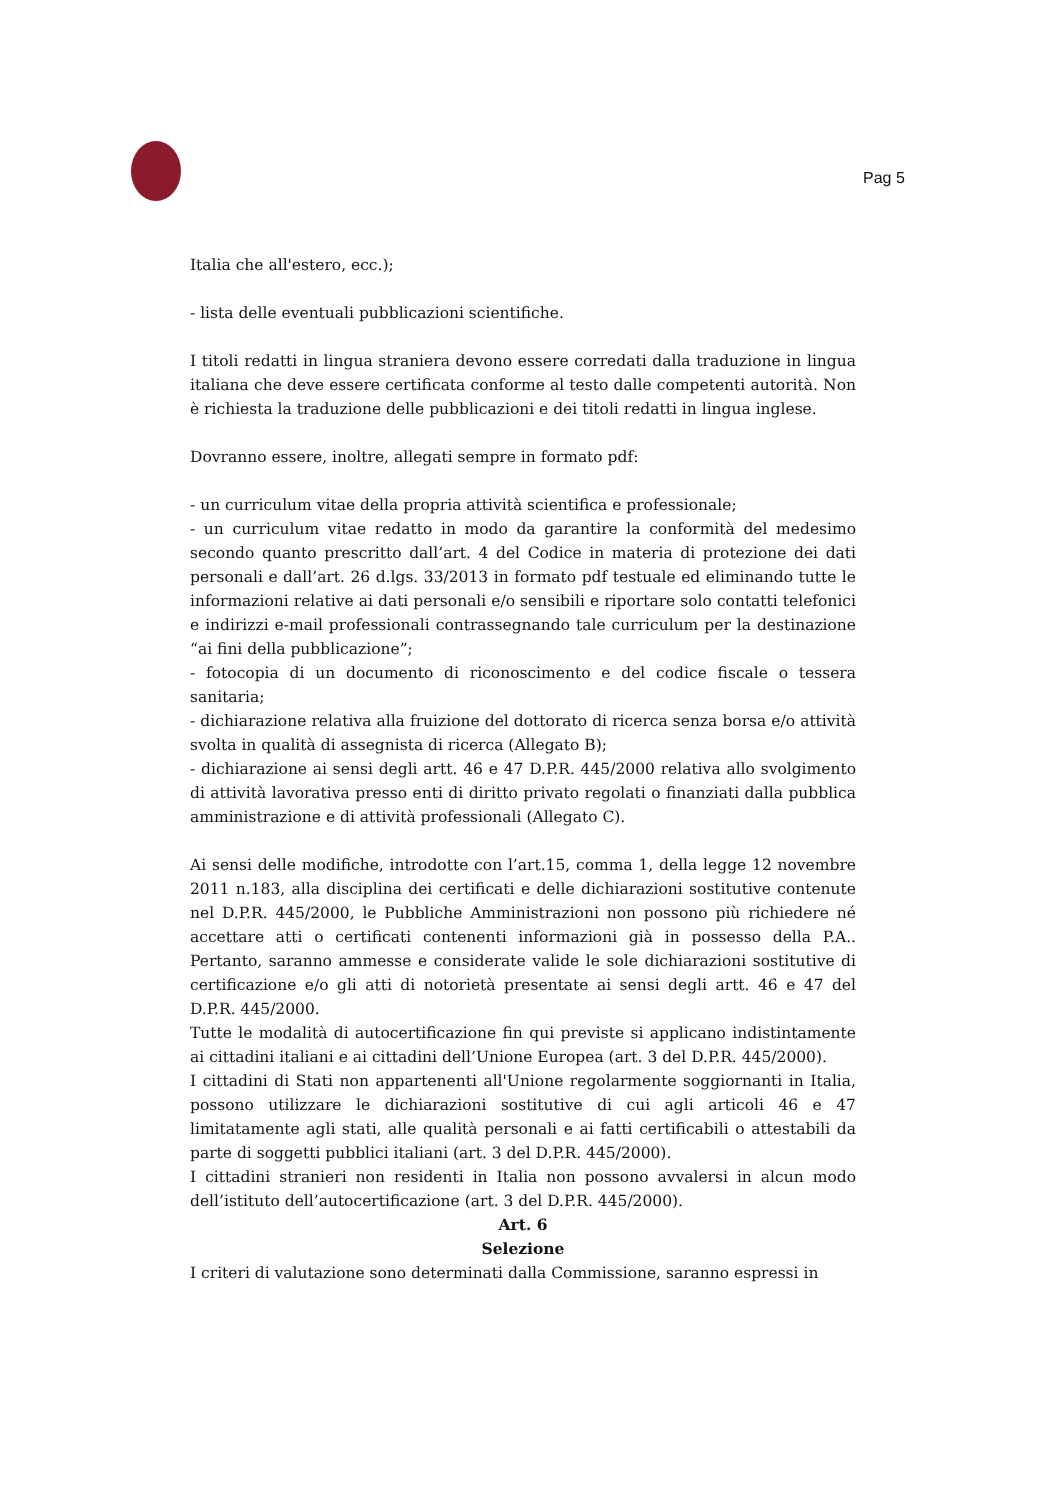Pag 5
Italia che all'estero, ecc.);
- lista delle eventuali pubblicazioni scientifiche.
I titoli redatti in lingua straniera devono essere corredati dalla traduzione in lingua italiana che deve essere certificata conforme al testo dalle competenti autorità. Non è richiesta la traduzione delle pubblicazioni e dei titoli redatti in lingua inglese.
Dovranno essere, inoltre, allegati sempre in formato pdf:
- un curriculum vitae della propria attività scientifica e professionale;
- un curriculum vitae redatto in modo da garantire la conformità del medesimo secondo quanto prescritto dall’art. 4 del Codice in materia di protezione dei dati personali e dall’art. 26 d.lgs. 33/2013 in formato pdf testuale ed eliminando tutte le informazioni relative ai dati personali e/o sensibili e riportare solo contatti telefonici e indirizzi e-mail professionali contrassegnando tale curriculum per la destinazione “ai fini della pubblicazione”;
- fotocopia di un documento di riconoscimento e del codice fiscale o tessera sanitaria;
- dichiarazione relativa alla fruizione del dottorato di ricerca senza borsa e/o attività svolta in qualità di assegnista di ricerca (Allegato B);
- dichiarazione ai sensi degli artt. 46 e 47 D.P.R. 445/2000 relativa allo svolgimento di attività lavorativa presso enti di diritto privato regolati o finanziati dalla pubblica amministrazione e di attività professionali (Allegato C).
Ai sensi delle modifiche, introdotte con l’art.15, comma 1, della legge 12 novembre 2011 n.183, alla disciplina dei certificati e delle dichiarazioni sostitutive contenute nel D.P.R. 445/2000, le Pubbliche Amministrazioni non possono più richiedere né accettare atti o certificati contenenti informazioni già in possesso della P.A.. Pertanto, saranno ammesse e considerate valide le sole dichiarazioni sostitutive di certificazione e/o gli atti di notorietà presentate ai sensi degli artt. 46 e 47 del D.P.R. 445/2000.
Tutte le modalità di autocertificazione fin qui previste si applicano indistintamente ai cittadini italiani e ai cittadini dell’Unione Europea (art. 3 del D.P.R. 445/2000).
I cittadini di Stati non appartenenti all'Unione regolarmente soggiornanti in Italia, possono utilizzare le dichiarazioni sostitutive di cui agli articoli 46 e 47 limitatamente agli stati, alle qualità personali e ai fatti certificabili o attestabili da parte di soggetti pubblici italiani (art. 3 del D.P.R. 445/2000).
I cittadini stranieri non residenti in Italia non possono avvalersi in alcun modo dell’istituto dell’autocertificazione (art. 3 del D.P.R. 445/2000).
Art. 6
Selezione
I criteri di valutazione sono determinati dalla Commissione, saranno espressi in